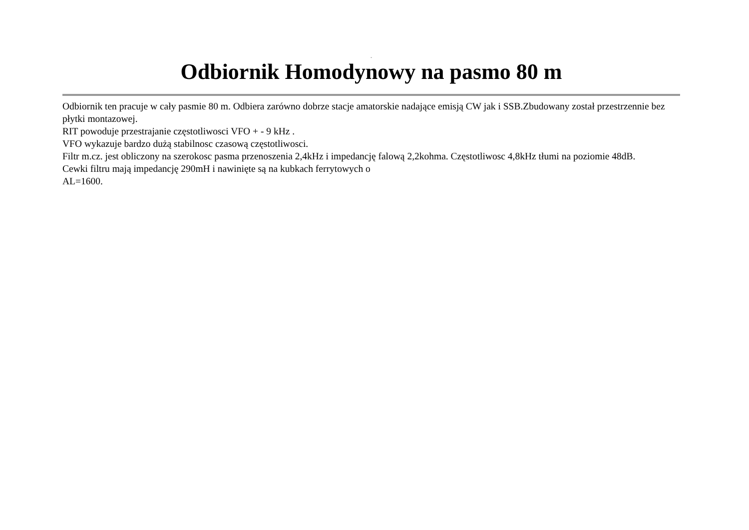-
Odbiornik Homodynowy na pasmo 80 m
Odbiornik ten pracuje w cały pasmie 80 m. Odbiera zarówno dobrze stacje amatorskie nadające emisją CW jak i SSB.Zbudowany został przestrzennie bez płytki montazowej.
RIT powoduje przestrajanie częstotliwosci VFO + - 9 kHz .
VFO wykazuje bardzo dużą stabilnosc czasową częstotliwosci.
Filtr m.cz. jest obliczony na szerokosc pasma przenoszenia 2,4kHz i impedancję falową 2,2kohma. Częstotliwosc 4,8kHz tłumi na poziomie 48dB.
Cewki filtru mają impedancję 290mH i nawinięte są na kubkach ferrytowych o
AL=1600.